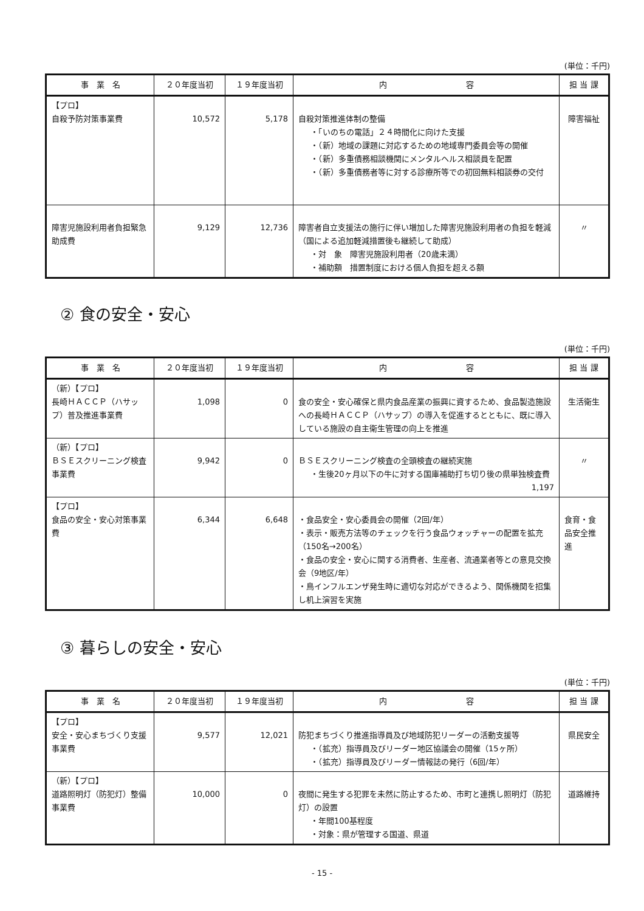(単位：千円)
| 事 業 名 | ２０年度当初 | １９年度当初 | 内 容 | 担 当 課 |
| --- | --- | --- | --- | --- |
| 【プロ】 自殺予防対策事業費 | 10,572 | 5,178 | 自殺対策推進体制の整備 ・「いのちの電話」２４時間化に向けた支援 ・（新）地域の課題に対応するための地域専門委員会等の開催 ・（新）多重債務相談機関にメンタルヘルス相談員を配置 ・（新）多重債務者等に対する診療所等での初回無料相談券の交付 | 障害福祉 |
| 障害児施設利用者負担緊急助成費 | 9,129 | 12,736 | 障害者自立支援法の施行に伴い増加した障害児施設利用者の負担を軽減（国による追加軽減措置後も継続して助成） ・対 象 障害児施設利用者（20歳未満） ・補助額 措置制度における個人負担を超える額 | 〃 |
② 食の安全・安心
(単位：千円)
| 事 業 名 | ２０年度当初 | １９年度当初 | 内 容 | 担 当 課 |
| --- | --- | --- | --- | --- |
| （新）【プロ】 長崎ＨＡＣＣＰ（ハサップ）普及推進事業費 | 1,098 | 0 | 食の安全・安心確保と県内食品産業の振興に資するため、食品製造施設への長崎ＨＡＣＣＰ（ハサップ）の導入を促進するとともに、既に導入している施設の自主衛生管理の向上を推進 | 生活衛生 |
| （新）【プロ】 ＢＳＥスクリーニング検査事業費 | 9,942 | 0 | ＢＳＥスクリーニング検査の全頭検査の継続実施 ・生後20ヶ月以下の牛に対する国庫補助打ち切り後の県単独検査費 1,197 | 〃 |
| 【プロ】 食品の安全・安心対策事業費 | 6,344 | 6,648 | ・食品安全・安心委員会の開催（2回/年） ・表示・販売方法等のチェックを行う食品ウォッチャーの配置を拡充（150名→200名） ・食品の安全・安心に関する消費者、生産者、流通業者等との意見交換会（9地区/年） ・鳥インフルエンザ発生時に適切な対応ができるよう、関係機関を招集し机上演習を実施 | 食育・食品安全推進 |
③ 暮らしの安全・安心
(単位：千円)
| 事 業 名 | ２０年度当初 | １９年度当初 | 内 容 | 担 当 課 |
| --- | --- | --- | --- | --- |
| 【プロ】 安全・安心まちづくり支援事業費 | 9,577 | 12,021 | 防犯まちづくり推進指導員及び地域防犯リーダーの活動支援等 ・（拡充）指導員及びリーダー地区協議会の開催（15ヶ所） ・（拡充）指導員及びリーダー情報誌の発行（6回/年） | 県民安全 |
| （新）【プロ】 道路照明灯（防犯灯）整備事業費 | 10,000 | 0 | 夜間に発生する犯罪を未然に防止するため、市町と連携し照明灯（防犯灯）の設置 ・年間100基程度 ・対象：県が管理する国道、県道 | 道路維持 |
- 15 -